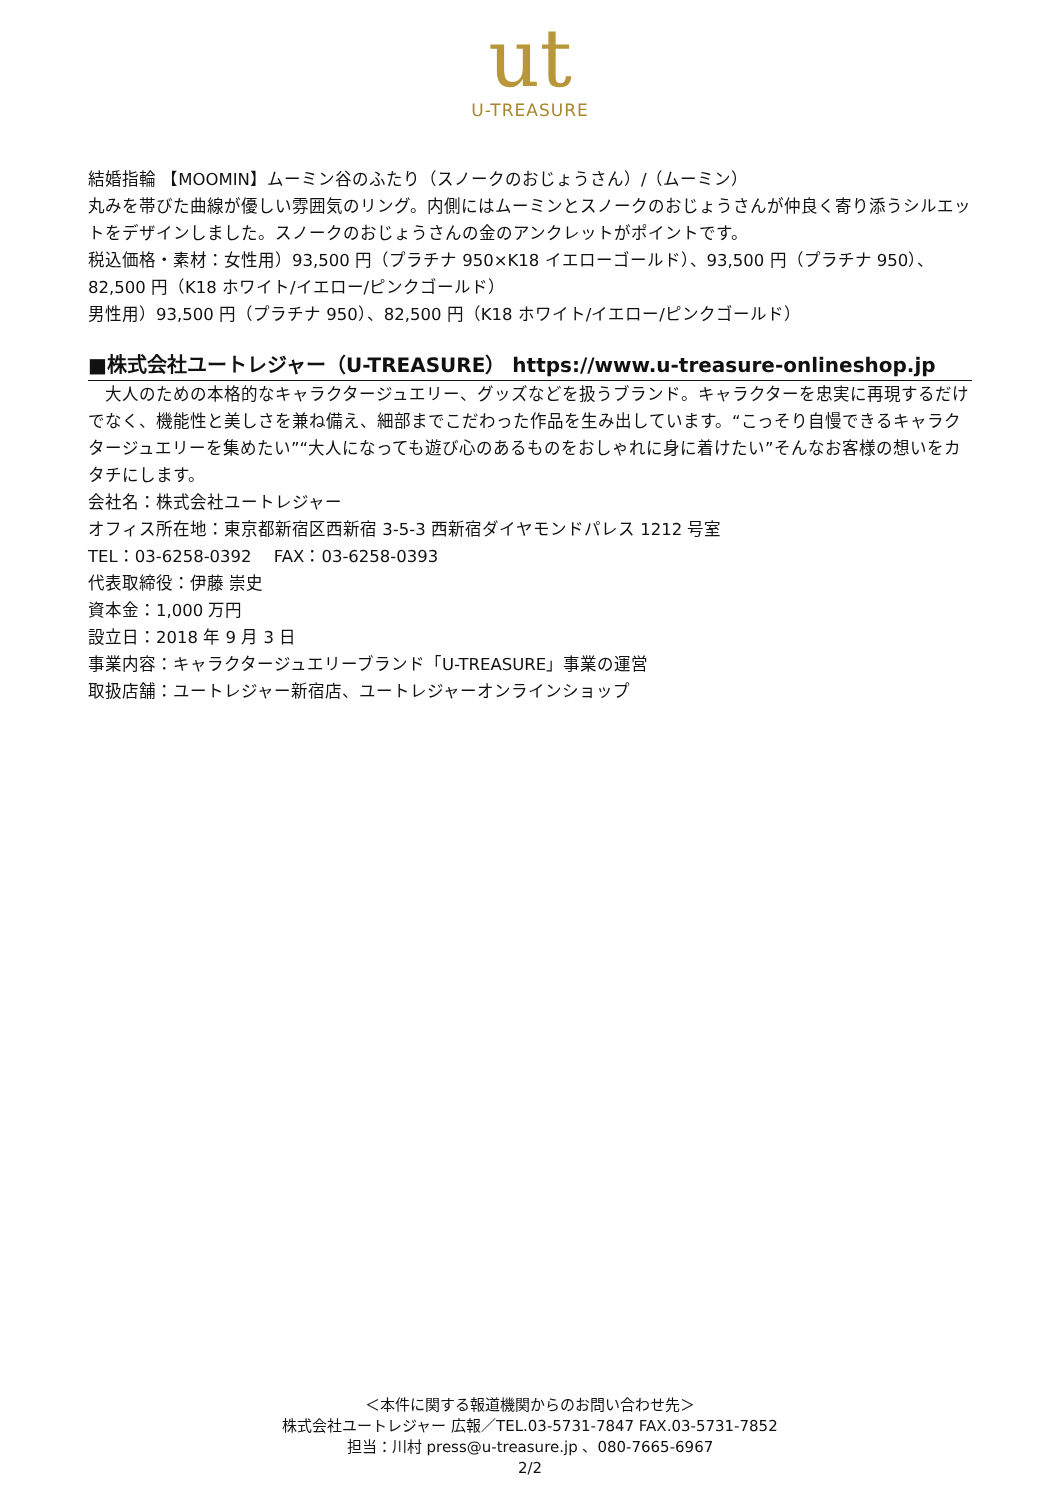ut
U-TREASURE
結婚指輪 【MOOMIN】ムーミン谷のふたり（スノークのおじょうさん）/（ムーミン）
丸みを帯びた曲線が優しい雰囲気のリング。内側にはムーミンとスノークのおじょうさんが仲良く寄り添うシルエットをデザインしました。スノークのおじょうさんの金のアンクレットがポイントです。
税込価格・素材：女性用）93,500 円（プラチナ 950×K18 イエローゴールド）、93,500 円（プラチナ 950）、82,500 円（K18 ホワイト/イエロー/ピンクゴールド）
男性用）93,500 円（プラチナ 950）、82,500 円（K18 ホワイト/イエロー/ピンクゴールド）
■株式会社ユートレジャー（U-TREASURE） https://www.u-treasure-onlineshop.jp
　大人のための本格的なキャラクタージュエリー、グッズなどを扱うブランド。キャラクターを忠実に再現するだけでなく、機能性と美しさを兼ね備え、細部までこだわった作品を生み出しています。“こっそり自慢できるキャラクタージュエリーを集めたい”“大人になっても遊び心のあるものをおしゃれに身に着けたい”そんなお客様の想いをカタチにします。
会社名：株式会社ユートレジャー
オフィス所在地：東京都新宿区西新宿 3-5-3 西新宿ダイヤモンドパレス 1212 号室
TEL：03-6258-0392　 FAX：03-6258-0393
代表取締役：伊藤 崇史
資本金：1,000 万円
設立日：2018 年 9 月 3 日
事業内容：キャラクタージュエリーブランド「U-TREASURE」事業の運営
取扱店舗：ユートレジャー新宿店、ユートレジャーオンラインショップ
＜本件に関する報道機関からのお問い合わせ先＞
株式会社ユートレジャー 広報／TEL.03-5731-7847 FAX.03-5731-7852
担当：川村 press@u-treasure.jp 、080-7665-6967
2/2